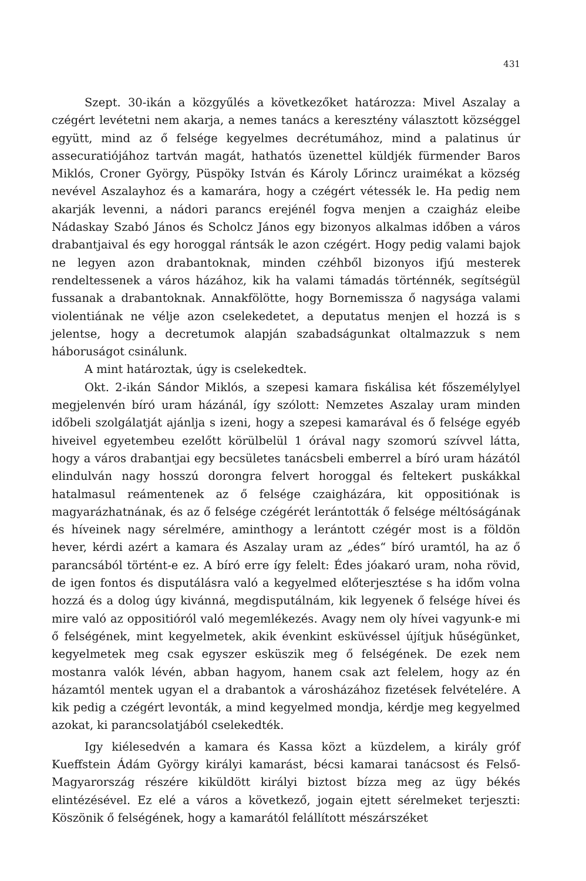431
Szept. 30-ikán a közgyűlés a következőket határozza: Mivel Aszalay a czégért levétetni nem akarja, a nemes tanács a keresztény választott községgel együtt, mind az ő felsége kegyelmes decrétumához, mind a palatinus úr assecuratiójához tartván magát, hathatós üzenettel küldjék fürmender Baros Miklós, Croner György, Püspöky István és Károly Lőrincz uraimékat a község nevével Aszalayhoz és a kamarára, hogy a czégért vétessék le. Ha pedig nem akarják levenni, a nádori parancs erejénél fogva menjen a czaigház eleibe Nádaskay Szabó János és Scholcz János egy bizonyos alkalmas időben a város drabantjaival és egy horoggal rántsák le azon czégért. Hogy pedig valami bajok ne legyen azon drabantoknak, minden czéhből bizonyos ifjú mesterek rendeltessenek a város házához, kik ha valami támadás történnék, segítségül fussanak a drabantoknak. Annakfölötte, hogy Bornemissza ő nagysága valami violentiának ne vélje azon cselekedetet, a deputatus menjen el hozzá is s jelentse, hogy a decretumok alapján szabadságunkat oltalmazzuk s nem háboruságot csinálunk.
A mint határoztak, úgy is cselekedtek.
Okt. 2-ikán Sándor Miklós, a szepesi kamara fiskálisa két főszemélylyel megjelenvén bíró uram házánál, így szólott: Nemzetes Aszalay uram minden időbeli szolgálatját ajánlja s izeni, hogy a szepesi kamarával és ő felsége egyéb hiveivel egyetembeu ezelőtt körülbelül 1 órával nagy szomorú szívvel látta, hogy a város drabantjai egy becsületes tanácsbeli emberrel a bíró uram házától elindulván nagy hosszú dorongra felvert horoggal és feltekert puskákkal hatalmasul reámentenek az ő felsége czaigházára, kit oppositiónak is magyarázhatnának, és az ő felsége czégérét lerántották ő felsége méltóságának és híveinek nagy sérelmére, aminthogy a lerántott czégér most is a földön hever, kérdi azért a kamara és Aszalay uram az „édes“ bíró uramtól, ha az ő parancsából történt-e ez. A bíró erre így felelt: Édes jóakaró uram, noha rövid, de igen fontos és disputálásra való a kegyelmed előterjesztése s ha időm volna hozzá és a dolog úgy kivánná, megdisputálnám, kik legyenek ő felsége hívei és mire való az oppositióról való megemlékezés. Avagy nem oly hívei vagyunk-e mi ő felségének, mint kegyelmetek, akik évenkint esküvéssel újítjuk hűségünket, kegyelmetek meg csak egyszer esküszik meg ő felségének. De ezek nem mostanra valók lévén, abban hagyom, hanem csak azt felelem, hogy az én házamtól mentek ugyan el a drabantok a városházához fizetések felvételére. A kik pedig a czégért levonták, a mind kegyelmed mondja, kérdje meg kegyelmed azokat, ki parancsolatjából cselekedték.
Igy kiélesedvén a kamara és Kassa közt a küzdelem, a király gróf Kueffstein Ádám György királyi kamarást, bécsi kamarai tanácsost és Felső-Magyarország részére kiküldött királyi biztost bízza meg az ügy békés elintézésével. Ez elé a város a következő, jogain ejtett sérelmeket terjeszti: Köszönik ő felségének, hogy a kamarától felállított mészárszéket